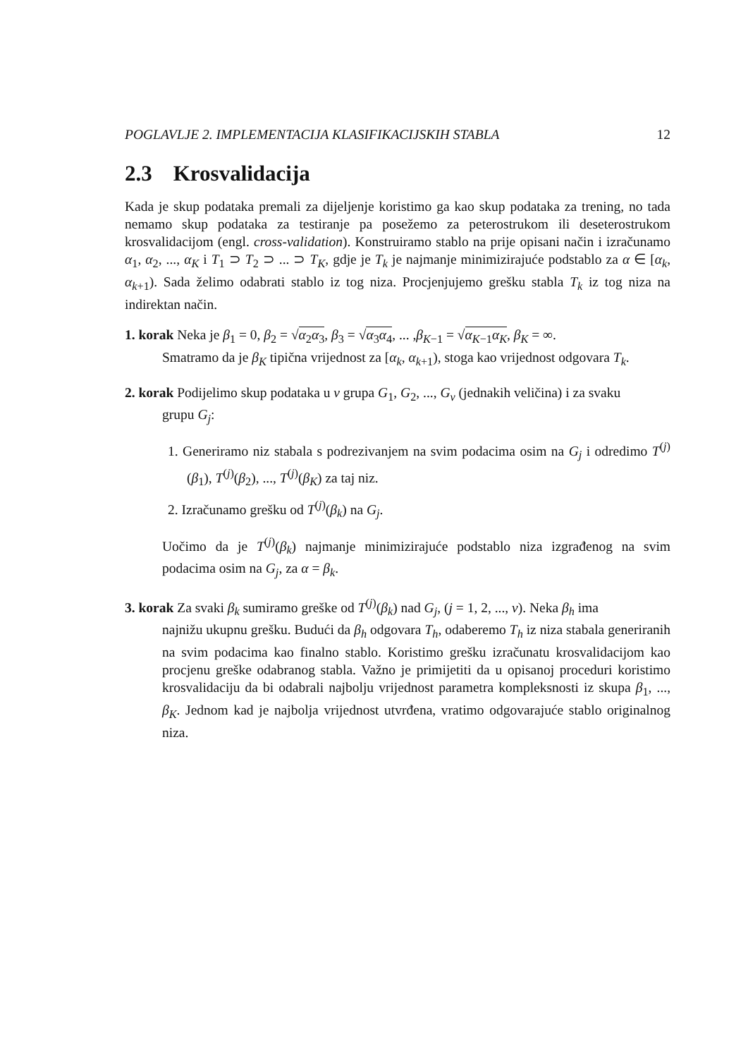POGLAVLJE 2. IMPLEMENTACIJA KLASIFIKACIJSKIH STABLA 12
2.3 Krosvalidacija
Kada je skup podataka premali za dijeljenje koristimo ga kao skup podataka za trening, no tada nemamo skup podataka za testiranje pa posežemo za peterostrukom ili deseterostrukom krosvalidacijom (engl. cross-validation). Konstruiramo stablo na prije opisani način i izračunamo α<sub>1</sub>, α<sub>2</sub>, ..., α<sub>K</sub> i T<sub>1</sub> ⊃ T<sub>2</sub> ⊃ ... ⊃ T<sub>K</sub>, gdje je T<sub>k</sub> je najmanje minimizirajuće podstablo za α ∈ [α<sub>k</sub>, α<sub>k+1</sub>). Sada želimo odabrati stablo iz tog niza. Procjenjujemo grešku stabla T<sub>k</sub> iz tog niza na indirektan način.
1. korak Neka je β<sub>1</sub> = 0, β<sub>2</sub> = √α<sub>2</sub>α<sub>3</sub>, β<sub>3</sub> = √α<sub>3</sub>α<sub>4</sub>, ... ,β<sub>K−1</sub> = √α<sub>K−1</sub>α<sub>K</sub>, β<sub>K</sub> = ∞.
Smatramo da je β<sub>K</sub> tipična vrijednost za [α<sub>k</sub>, α<sub>k+1</sub>), stoga kao vrijednost odgovara T<sub>k</sub>.
2. korak Podijelimo skup podataka u v grupa G<sub>1</sub>, G<sub>2</sub>, ..., G<sub>v</sub> (jednakih veličina) i za svaku
grupu G<sub>j</sub>:
1. Generiramo niz stabala s podrezivanjem na svim podacima osim na G<sub>j</sub> i odredimo T<sup>(j)</sup>(β<sub>1</sub>), T<sup>(j)</sup>(β<sub>2</sub>), ..., T<sup>(j)</sup>(β<sub>K</sub>) za taj niz.
2. Izračunamo grešku od T<sup>(j)</sup>(β<sub>k</sub>) na G<sub>j</sub>.
Uočimo da je T<sup>(j)</sup>(β<sub>k</sub>) najmanje minimizirajuće podstablo niza izgrađenog na svim podacima osim na G<sub>j</sub>, za α = β<sub>k</sub>.
3. korak Za svaki β<sub>k</sub> sumiramo greške od T<sup>(j)</sup>(β<sub>k</sub>) nad G<sub>j</sub>, (j = 1, 2, ..., v). Neka β<sub>h</sub> ima
najnižu ukupnu grešku. Budući da β<sub>h</sub> odgovara T<sub>h</sub>, odaberemo T<sub>h</sub> iz niza stabala generiranih na svim podacima kao finalno stablo. Koristimo grešku izračunatu krosvalidacijom kao procjenu greške odabranog stabla. Važno je primijetiti da u opisanoj proceduri koristimo krosvalidaciju da bi odabrali najbolju vrijednost parametra kompleksnosti iz skupa β<sub>1</sub>, ..., β<sub>K</sub>. Jednom kad je najbolja vrijednost utvrđena, vratimo odgovarajuće stablo originalnog niza.